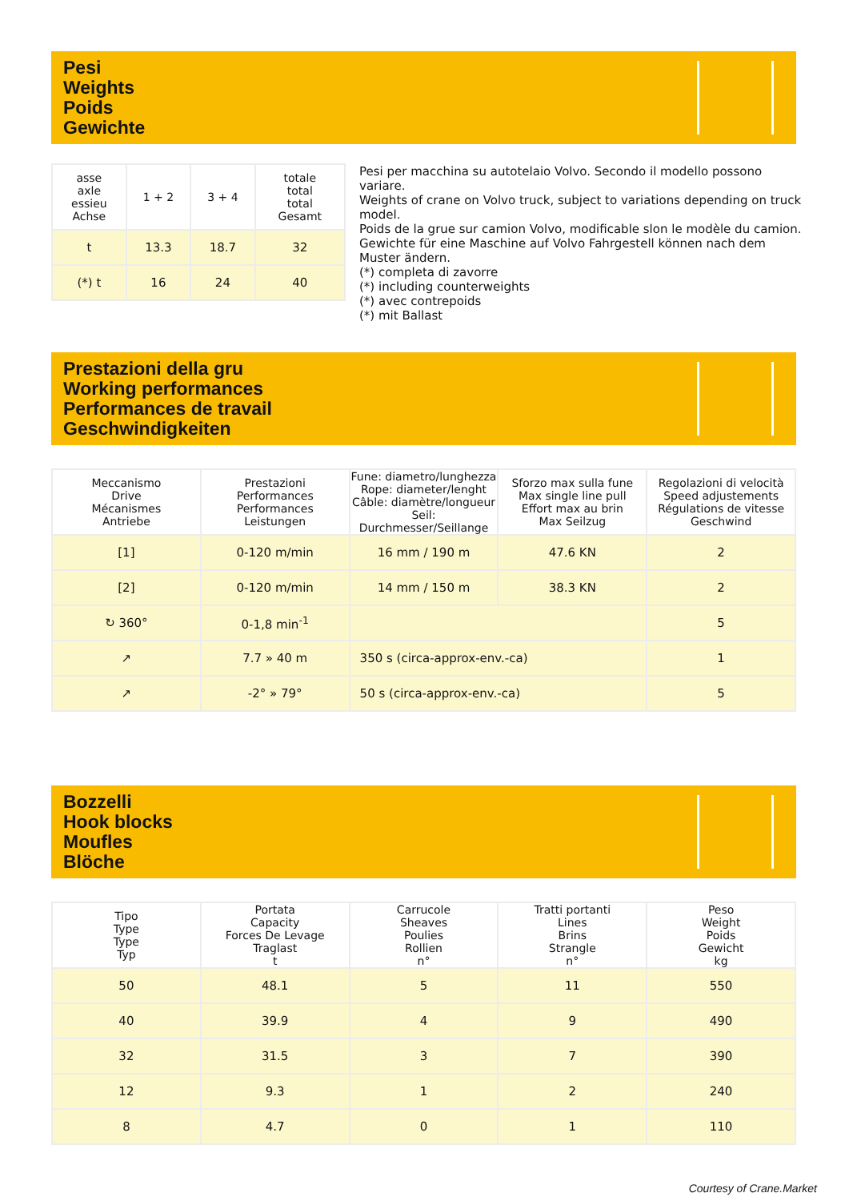Pesi
Weights
Poids
Gewichte
| asse axle essieu Achse | 1 + 2 | 3 + 4 | totale total total Gesamt |
| --- | --- | --- | --- |
| t | 13.3 | 18.7 | 32 |
| (*) t | 16 | 24 | 40 |
Pesi per macchina su autotelaio Volvo. Secondo il modello possono variare.
Weights of crane on Volvo truck, subject to variations depending on truck model.
Poids de la grue sur camion Volvo, modificable slon le modèle du camion.
Gewichte für eine Maschine auf Volvo Fahrgestell können nach dem Muster ändern.
(*) completa di zavorre
(*) including counterweights
(*) avec contrepoids
(*) mit Ballast
Prestazioni della gru
Working performances
Performances de travail
Geschwindigkeiten
| Meccanismo Drive Mécanismes Antriebe | Prestazioni Performances Performances Leistungen | Fune: diametro/lunghezza Rope: diameter/lenght Câble: diamètre/longueur Seil: Durchmesser/Seillange | Sforzo max sulla fune Max single line pull Effort max au brin Max Seilzug | Regolazioni di velocità Speed adjustements Régulations de vitesse Geschwind |
| --- | --- | --- | --- | --- |
| [1] | 0-120 m/min | 16 mm / 190 m | 47.6 KN | 2 |
| [2] | 0-120 m/min | 14 mm / 150 m | 38.3 KN | 2 |
| ↻ 360° | 0-1,8 min<sup>-1</sup> | | | 5 |
| ↗ | 7.7 » 40 m | 350 s (circa-approx-env.-ca) | | 1 |
| ↗ | -2° » 79° | 50 s (circa-approx-env.-ca) | | 5 |
Bozzelli
Hook blocks
Moufles
Blöche
| Tipo Type Type Typ | Portata Capacity Forces De Levage Traglast t | Carrucole Sheaves Poulies Rollien n° | Tratti portanti Lines Brins Strangle n° | Peso Weight Poids Gewicht kg |
| --- | --- | --- | --- | --- |
| 50 | 48.1 | 5 | 11 | 550 |
| 40 | 39.9 | 4 | 9 | 490 |
| 32 | 31.5 | 3 | 7 | 390 |
| 12 | 9.3 | 1 | 2 | 240 |
| 8 | 4.7 | 0 | 1 | 110 |
Courtesy of Crane.Market